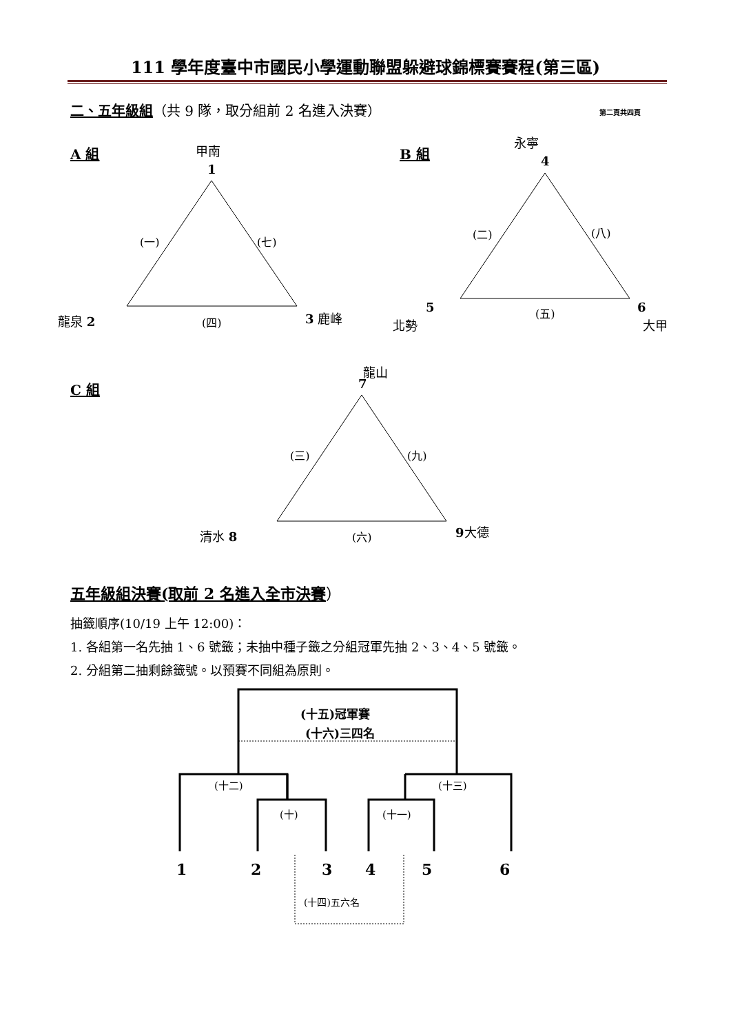111 學年度臺中市國民小學運動聯盟躲避球錦標賽賽程(第三區)
二、五年級組（共 9 隊，取分組前 2 名進入決賽） 第二頁共四頁
A 組 甲南
1
(一) (七)
龍泉 2 (四) 3 鹿峰
B 組
永寧
4
(二) (八)
5
北勢
(五) 6
大甲
C 組
龍山
7
(三) (九)
清水 8 (六) 9 大德
五年級組決賽(取前 2 名進入全市決賽）
抽籤順序(10/19 上午 12:00)：
1. 各組第一名先抽 1、6 號籤；未抽中種子籤之分組冠軍先抽 2、3、4、5 號籤。
2. 分組第二抽剩餘籤號。以預賽不同組為原則。
(十五)冠軍賽
(十六)三四名
(十二) (十三)
(十) (十一)
1 2 3 4 5 6
(十四)五六名